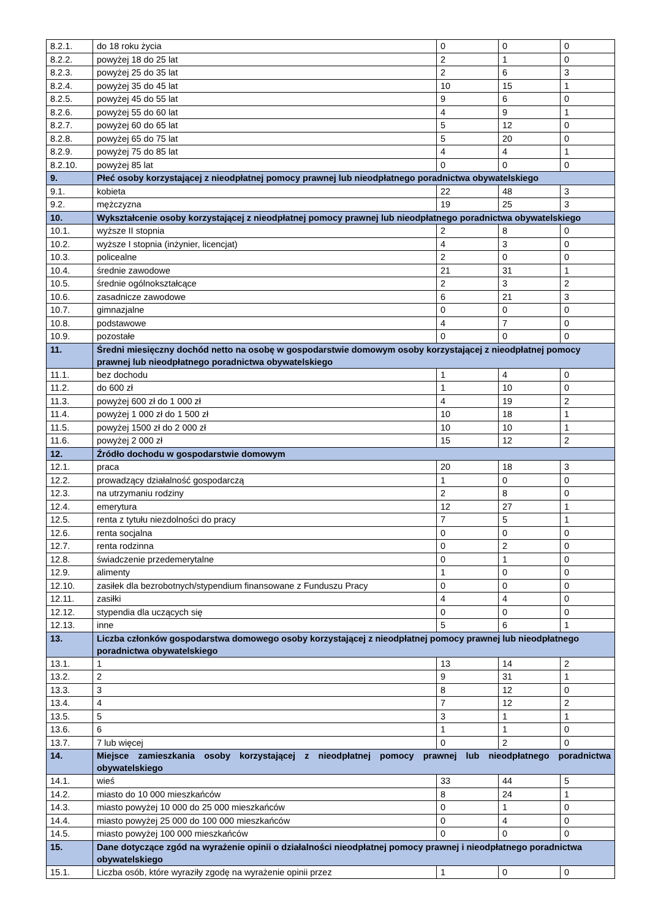| 8.2.1. | do 18 roku życia | 0 | 0 | 0 |
| 8.2.2. | powyżej 18 do 25 lat | 2 | 1 | 0 |
| 8.2.3. | powyżej 25 do 35 lat | 2 | 6 | 3 |
| 8.2.4. | powyżej 35 do 45 lat | 10 | 15 | 1 |
| 8.2.5. | powyżej 45 do 55 lat | 9 | 6 | 0 |
| 8.2.6. | powyżej 55 do 60 lat | 4 | 9 | 1 |
| 8.2.7. | powyżej 60 do 65 lat | 5 | 12 | 0 |
| 8.2.8. | powyżej 65 do 75 lat | 5 | 20 | 0 |
| 8.2.9. | powyżej 75 do 85 lat | 4 | 4 | 1 |
| 8.2.10. | powyżej 85 lat | 0 | 0 | 0 |
| 9. | Płeć osoby korzystającej z nieodpłatnej pomocy prawnej lub nieodpłatnego poradnictwa obywatelskiego | | | |
| 9.1. | kobieta | 22 | 48 | 3 |
| 9.2. | mężczyzna | 19 | 25 | 3 |
| 10. | Wykształcenie osoby korzystającej z nieodpłatnej pomocy prawnej lub nieodpłatnego poradnictwa obywatelskiego | | | |
| 10.1. | wyższe II stopnia | 2 | 8 | 0 |
| 10.2. | wyższe I stopnia (inżynier, licencjat) | 4 | 3 | 0 |
| 10.3. | policealne | 2 | 0 | 0 |
| 10.4. | średnie zawodowe | 21 | 31 | 1 |
| 10.5. | średnie ogólnokształcące | 2 | 3 | 2 |
| 10.6. | zasadnicze zawodowe | 6 | 21 | 3 |
| 10.7. | gimnazjalne | 0 | 0 | 0 |
| 10.8. | podstawowe | 4 | 7 | 0 |
| 10.9. | pozostałe | 0 | 0 | 0 |
| 11. | Średni miesięczny dochód netto na osobę w gospodarstwie domowym osoby korzystającej z nieodpłatnej pomocy prawnej lub nieodpłatnego poradnictwa obywatelskiego | | | |
| 11.1. | bez dochodu | 1 | 4 | 0 |
| 11.2. | do 600 zł | 1 | 10 | 0 |
| 11.3. | powyżej 600 zł do 1 000 zł | 4 | 19 | 2 |
| 11.4. | powyżej 1 000 zł do 1 500 zł | 10 | 18 | 1 |
| 11.5. | powyżej 1500 zł do 2 000 zł | 10 | 10 | 1 |
| 11.6. | powyżej 2 000 zł | 15 | 12 | 2 |
| 12. | Źródło dochodu w gospodarstwie domowym | | | |
| 12.1. | praca | 20 | 18 | 3 |
| 12.2. | prowadzący działalność gospodarczą | 1 | 0 | 0 |
| 12.3. | na utrzymaniu rodziny | 2 | 8 | 0 |
| 12.4. | emerytura | 12 | 27 | 1 |
| 12.5. | renta z tytułu niezdolności do pracy | 7 | 5 | 1 |
| 12.6. | renta socjalna | 0 | 0 | 0 |
| 12.7. | renta rodzinna | 0 | 2 | 0 |
| 12.8. | świadczenie przedemerytalne | 0 | 1 | 0 |
| 12.9. | alimenty | 1 | 0 | 0 |
| 12.10. | zasiłek dla bezrobotnych/stypendium finansowane z Funduszu Pracy | 0 | 0 | 0 |
| 12.11. | zasiłki | 4 | 4 | 0 |
| 12.12. | stypendia dla uczących się | 0 | 0 | 0 |
| 12.13. | inne | 5 | 6 | 1 |
| 13. | Liczba członków gospodarstwa domowego osoby korzystającej z nieodpłatnej pomocy prawnej lub nieodpłatnego poradnictwa obywatelskiego | | | |
| 13.1. | 1 | 13 | 14 | 2 |
| 13.2. | 2 | 9 | 31 | 1 |
| 13.3. | 3 | 8 | 12 | 0 |
| 13.4. | 4 | 7 | 12 | 2 |
| 13.5. | 5 | 3 | 1 | 1 |
| 13.6. | 6 | 1 | 1 | 0 |
| 13.7. | 7 lub więcej | 0 | 2 | 0 |
| 14. | Miejsce zamieszkania osoby korzystającej z nieodpłatnej pomocy prawnej lub nieodpłatnego poradnictwa obywatelskiego | | | |
| 14.1. | wieś | 33 | 44 | 5 |
| 14.2. | miasto do 10 000 mieszkańców | 8 | 24 | 1 |
| 14.3. | miasto powyżej 10 000 do 25 000 mieszkańców | 0 | 1 | 0 |
| 14.4. | miasto powyżej 25 000 do 100 000 mieszkańców | 0 | 4 | 0 |
| 14.5. | miasto powyżej 100 000 mieszkańców | 0 | 0 | 0 |
| 15. | Dane dotyczące zgód na wyrażenie opinii o działalności nieodpłatnej pomocy prawnej i nieodpłatnego poradnictwa obywatelskiego | | | |
| 15.1. | Liczba osób, które wyraziły zgodę na wyrażenie opinii przez | 1 | 0 | 0 |